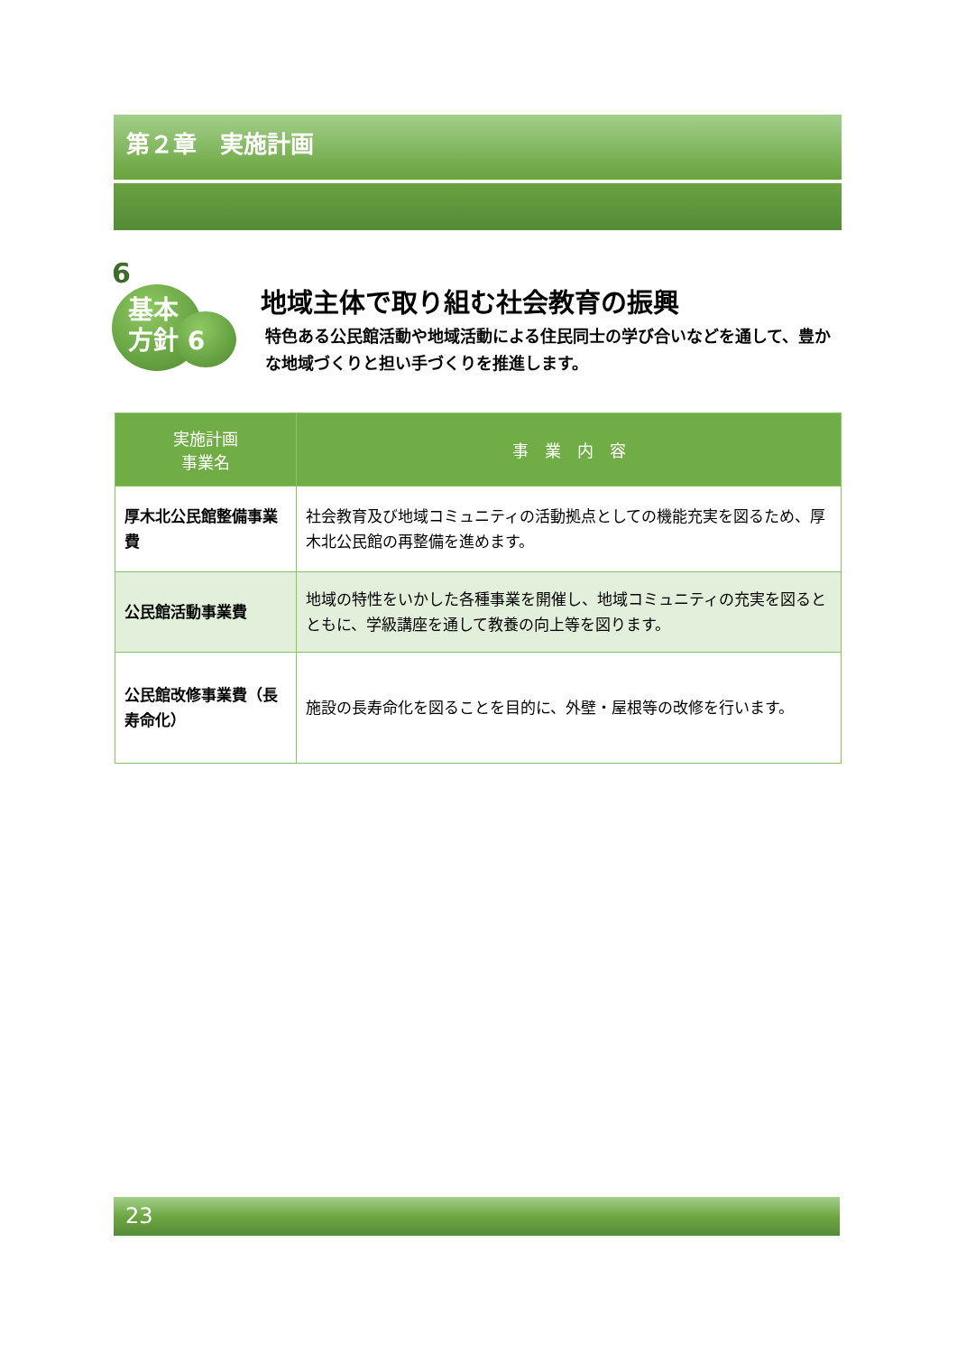第２章　実施計画
6
基本
方針 6
地域主体で取り組む社会教育の振興
特色ある公民館活動や地域活動による住民同士の学び合いなどを通して、豊かな地域づくりと担い手づくりを推進します。
| 実施計画 事業名 | 事 業 内 容 |
| --- | --- |
| 厚木北公民館整備事業費 | 社会教育及び地域コミュニティの活動拠点としての機能充実を図るため、厚木北公民館の再整備を進めます。 |
| 公民館活動事業費 | 地域の特性をいかした各種事業を開催し、地域コミュニティの充実を図るとともに、学級講座を通して教養の向上等を図ります。 |
| 公民館改修事業費（長寿命化） | 施設の長寿命化を図ることを目的に、外壁・屋根等の改修を行います。 |
23